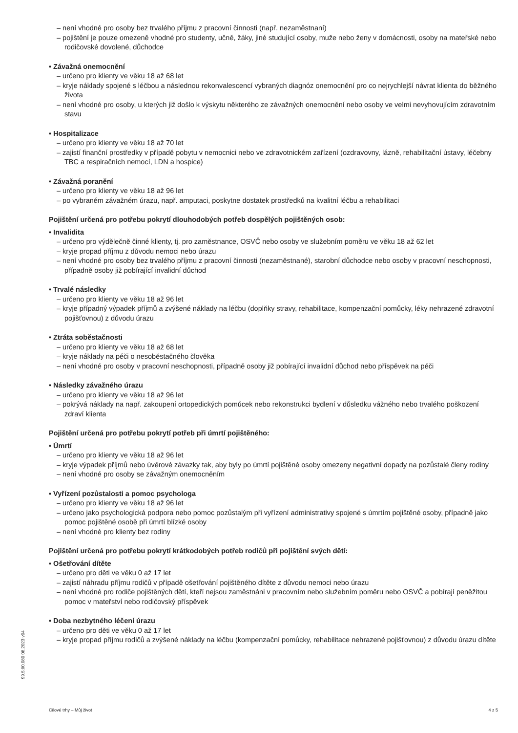– není vhodné pro osoby bez trvalého příjmu z pracovní činnosti (např. nezaměstnaní)
– pojištění je pouze omezeně vhodné pro studenty, učně, žáky, jiné studující osoby, muže nebo ženy v domácnosti, osoby na mateřské nebo rodičovské dovolené, důchodce
• Závažná onemocnění
– určeno pro klienty ve věku 18 až 68 let
– kryje náklady spojené s léčbou a následnou rekonvalescencí vybraných diagnóz onemocnění pro co nejrychlejší návrat klienta do běžného života
– není vhodné pro osoby, u kterých již došlo k výskytu některého ze závažných onemocnění nebo osoby ve velmi nevyhovujícím zdravotním stavu
• Hospitalizace
– určeno pro klienty ve věku 18 až 70 let
– zajistí finanční prostředky v případě pobytu v nemocnici nebo ve zdravotnickém zařízení (ozdravovny, lázně, rehabilitační ústavy, léčebny TBC a respiračních nemocí, LDN a hospice)
• Závažná poranění
– určeno pro klienty ve věku 18 až 96 let
– po vybraném závažném úrazu, např. amputaci, poskytne dostatek prostředků na kvalitní léčbu a rehabilitaci
Pojištění určená pro potřebu pokrytí dlouhodobých potřeb dospělých pojištěných osob:
• Invalidita
– určeno pro výdělečně činné klienty, tj. pro zaměstnance, OSVČ nebo osoby ve služebním poměru ve věku 18 až 62 let
– kryje propad příjmu z důvodu nemoci nebo úrazu
– není vhodné pro osoby bez trvalého příjmu z pracovní činnosti (nezaměstnané), starobní důchodce nebo osoby v pracovní neschopnosti, případně osoby již pobírající invalidní důchod
• Trvalé následky
– určeno pro klienty ve věku 18 až 96 let
– kryje případný výpadek příjmů a zvýšené náklady na léčbu (doplňky stravy, rehabilitace, kompenzační pomůcky, léky nehrazené zdravotní pojišťovnou) z důvodu úrazu
• Ztráta soběstačnosti
– určeno pro klienty ve věku 18 až 68 let
– kryje náklady na péči o nesoběstačného člověka
– není vhodné pro osoby v pracovní neschopnosti, případně osoby již pobírající invalidní důchod nebo příspěvek na péči
• Následky závažného úrazu
– určeno pro klienty ve věku 18 až 96 let
– pokrývá náklady na např. zakoupení ortopedických pomůcek nebo rekonstrukci bydlení v důsledku vážného nebo trvalého poškození zdraví klienta
Pojištění určená pro potřebu pokrytí potřeb při úmrtí pojištěného:
• Úmrtí
– určeno pro klienty ve věku 18 až 96 let
– kryje výpadek příjmů nebo úvěrové závazky tak, aby byly po úmrtí pojištěné osoby omezeny negativní dopady na pozůstalé členy rodiny
– není vhodné pro osoby se závažným onemocněním
• Vyřízení pozůstalosti a pomoc psychologa
– určeno pro klienty ve věku 18 až 96 let
– určeno jako psychologická podpora nebo pomoc pozůstalým při vyřízení administrativy spojené s úmrtím pojištěné osoby, případně jako pomoc pojištěné osobě při úmrtí blízké osoby
– není vhodné pro klienty bez rodiny
Pojištění určená pro potřebu pokrytí krátkodobých potřeb rodičů při pojištění svých dětí:
• Ošetřování dítěte
– určeno pro děti ve věku 0 až 17 let
– zajistí náhradu příjmu rodičů v případě ošetřování pojištěného dítěte z důvodu nemoci nebo úrazu
– není vhodné pro rodiče pojištěných dětí, kteří nejsou zaměstnáni v pracovním nebo služebním poměru nebo OSVČ a pobírají peněžitou pomoc v mateřství nebo rodičovský příspěvek
• Doba nezbytného léčení úrazu
– určeno pro děti ve věku 0 až 17 let
– kryje propad příjmu rodičů a zvýšené náklady na léčbu (kompenzační pomůcky, rehabilitace nehrazené pojišťovnou) z důvodu úrazu dítěte
99.5.00.080 08.2023 v04
Cílové trhy – Můj život 4 z 5